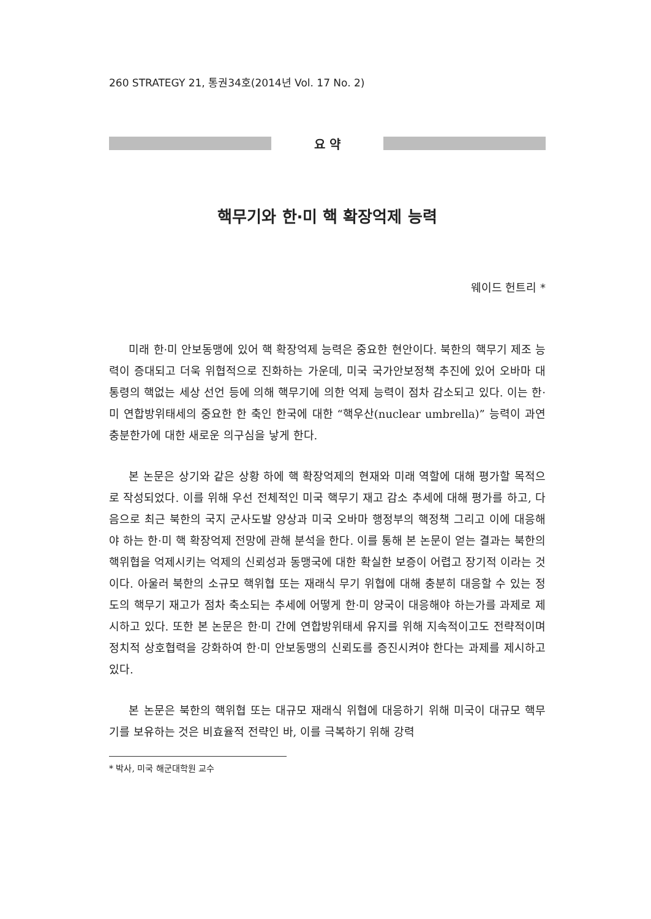260 STRATEGY 21, 통권34호(2014년 Vol. 17 No. 2)
요 약
핵무기와 한·미 핵 확장억제 능력
웨이드 헌트리 *
미래 한·미 안보동맹에 있어 핵 확장억제 능력은 중요한 현안이다. 북한의 핵무기 제조 능력이 증대되고 더욱 위협적으로 진화하는 가운데, 미국 국가안보정책 추진에 있어 오바마 대통령의 핵없는 세상 선언 등에 의해 핵무기에 의한 억제 능력이 점차 감소되고 있다. 이는 한·미 연합방위태세의 중요한 한 축인 한국에 대한 “핵우산(nuclear umbrella)” 능력이 과연 충분한가에 대한 새로운 의구심을 낳게 한다.
본 논문은 상기와 같은 상황 하에 핵 확장억제의 현재와 미래 역할에 대해 평가할 목적으로 작성되었다. 이를 위해 우선 전체적인 미국 핵무기 재고 감소 추세에 대해 평가를 하고, 다음으로 최근 북한의 국지 군사도발 양상과 미국 오바마 행정부의 핵정책 그리고 이에 대응해야 하는 한·미 핵 확장억제 전망에 관해 분석을 한다. 이를 통해 본 논문이 얻는 결과는 북한의 핵위협을 억제시키는 억제의 신뢰성과 동맹국에 대한 확실한 보증이 어렵고 장기적 이라는 것이다. 아울러 북한의 소규모 핵위협 또는 재래식 무기 위협에 대해 충분히 대응할 수 있는 정도의 핵무기 재고가 점차 축소되는 추세에 어떻게 한·미 양국이 대응해야 하는가를 과제로 제시하고 있다. 또한 본 논문은 한·미 간에 연합방위태세 유지를 위해 지속적이고도 전략적이며 정치적 상호협력을 강화하여 한·미 안보동맹의 신뢰도를 증진시켜야 한다는 과제를 제시하고 있다.
본 논문은 북한의 핵위협 또는 대규모 재래식 위협에 대응하기 위해 미국이 대규모 핵무기를 보유하는 것은 비효율적 전략인 바, 이를 극복하기 위해 강력
* 박사, 미국 해군대학원 교수